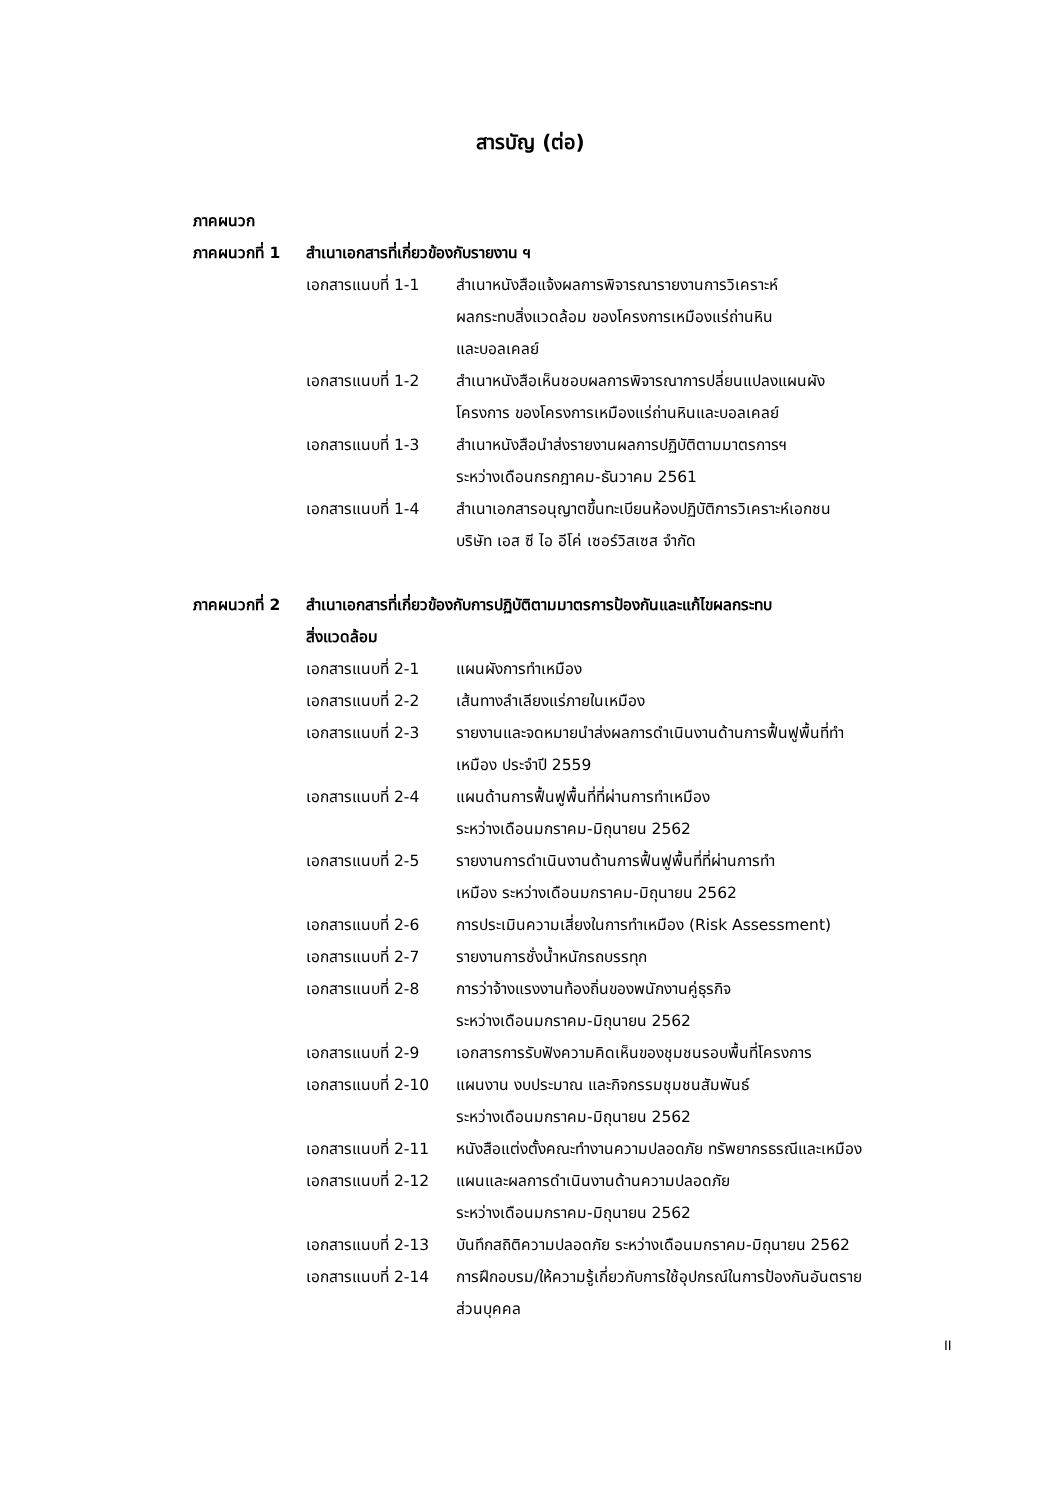สารบัญ (ต่อ)
ภาคผนวก
ภาคผนวกที่ 1 สำเนาเอกสารที่เกี่ยวข้องกับรายงาน ฯ
เอกสารแนบที่ 1-1 สำเนาหนังสือแจ้งผลการพิจารณารายงานการวิเคราะห์
ผลกระทบสิ่งแวดล้อม ของโครงการเหมืองแร่ถ่านหิน
และบอลเคลย์
เอกสารแนบที่ 1-2 สำเนาหนังสือเห็นชอบผลการพิจารณาการปลี่ยนแปลงแผนผัง
โครงการ ของโครงการเหมืองแร่ถ่านหินและบอลเคลย์
เอกสารแนบที่ 1-3 สำเนาหนังสือนำส่งรายงานผลการปฏิบัติตามมาตรการฯ
ระหว่างเดือนกรกฎาคม-ธันวาคม 2561
เอกสารแนบที่ 1-4 สำเนาเอกสารอนุญาตขึ้นทะเบียนห้องปฏิบัติการวิเคราะห์เอกชน
บริษัท เอส ซี ไอ อีโค่ เซอร์วิสเซส จำกัด
ภาคผนวกที่ 2 สำเนาเอกสารที่เกี่ยวข้องกับการปฏิบัติตามมาตรการป้องกันและแก้ไขผลกระทบ
สิ่งแวดล้อม
เอกสารแนบที่ 2-1 แผนผังการทำเหมือง
เอกสารแนบที่ 2-2 เส้นทางลำเลียงแร่ภายในเหมือง
เอกสารแนบที่ 2-3 รายงานและจดหมายนำส่งผลการดำเนินงานด้านการฟื้นฟูพื้นที่ทำ
เหมือง ประจำปี 2559
เอกสารแนบที่ 2-4 แผนด้านการฟื้นฟูพื้นที่ที่ผ่านการทำเหมือง
ระหว่างเดือนมกราคม-มิถุนายน 2562
เอกสารแนบที่ 2-5 รายงานการดำเนินงานด้านการฟื้นฟูพื้นที่ที่ผ่านการทำ
เหมือง ระหว่างเดือนมกราคม-มิถุนายน 2562
เอกสารแนบที่ 2-6 การประเมินความเสี่ยงในการทำเหมือง (Risk Assessment)
เอกสารแนบที่ 2-7 รายงานการชั่งน้ำหนักรถบรรทุก
เอกสารแนบที่ 2-8 การว่าจ้างแรงงานท้องถิ่นของพนักงานคู่ธุรกิจ
ระหว่างเดือนมกราคม-มิถุนายน 2562
เอกสารแนบที่ 2-9 เอกสารการรับฟังความคิดเห็นของชุมชนรอบพื้นที่โครงการ
เอกสารแนบที่ 2-10 แผนงาน งบประมาณ และกิจกรรมชุมชนสัมพันธ์
ระหว่างเดือนมกราคม-มิถุนายน 2562
เอกสารแนบที่ 2-11 หนังสือแต่งตั้งคณะทำงานความปลอดภัย ทรัพยากรธรณีและเหมือง
เอกสารแนบที่ 2-12 แผนและผลการดำเนินงานด้านความปลอดภัย
ระหว่างเดือนมกราคม-มิถุนายน 2562
เอกสารแนบที่ 2-13 บันทึกสถิติความปลอดภัย ระหว่างเดือนมกราคม-มิถุนายน 2562
เอกสารแนบที่ 2-14 การฝึกอบรม/ให้ความรู้เกี่ยวกับการใช้อุปกรณ์ในการป้องกันอันตราย
ส่วนบุคคล
II